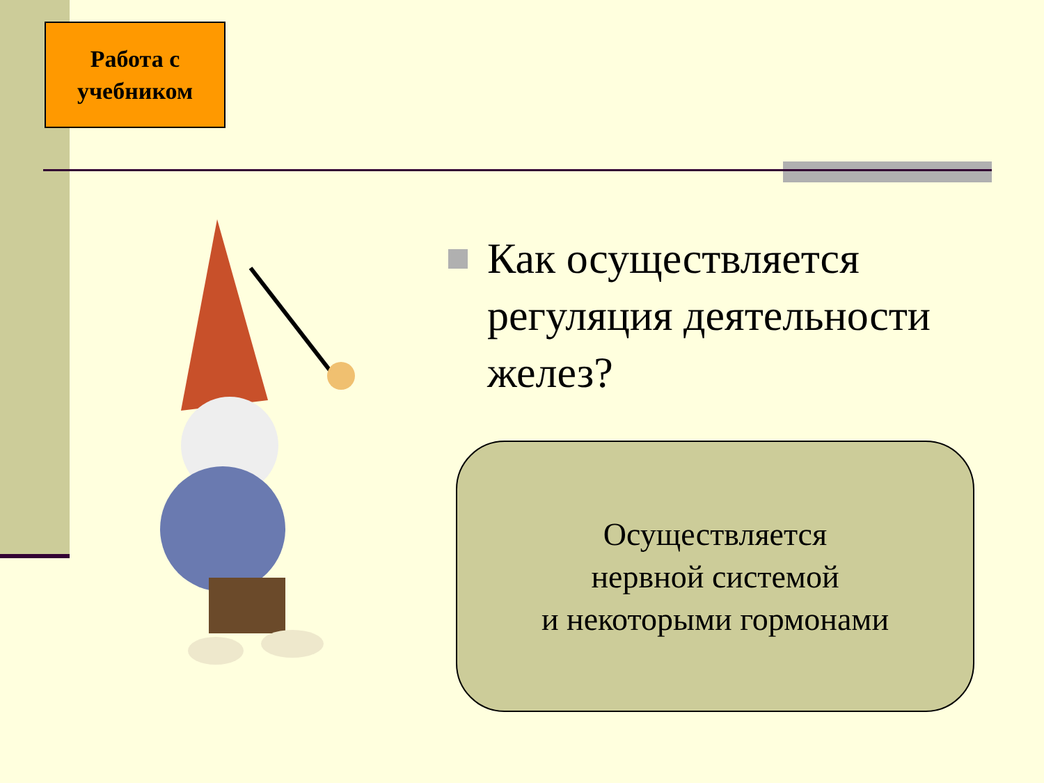Работа с
учебником
Как осуществляется регуляция деятельности желез?
Осуществляется
нервной системой
и некоторыми гормонами